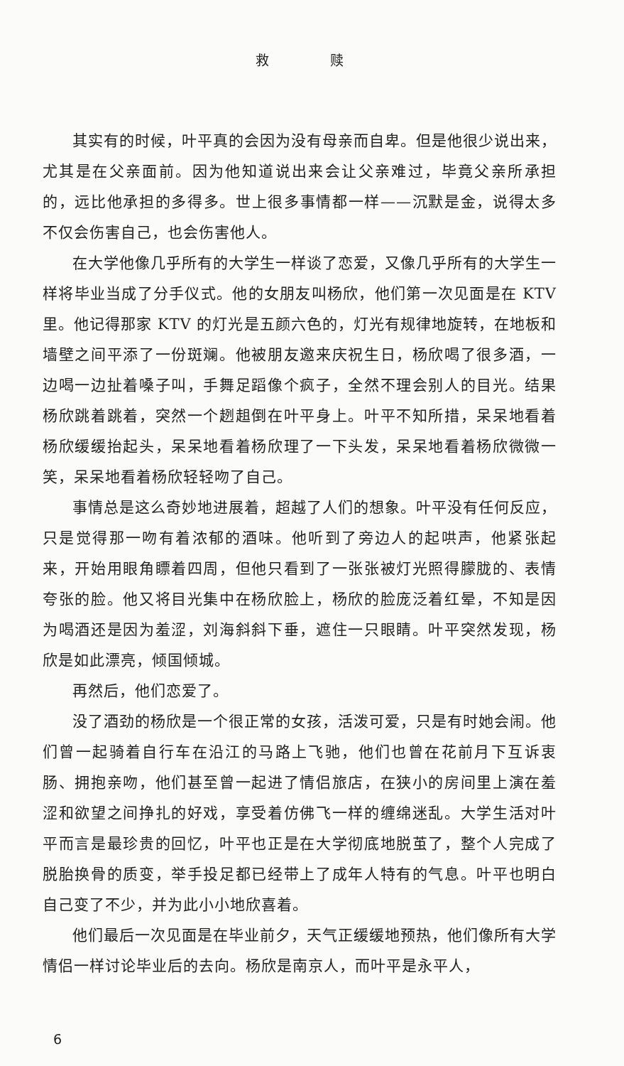救 赎
其实有的时候，叶平真的会因为没有母亲而自卑。但是他很少说出来，尤其是在父亲面前。因为他知道说出来会让父亲难过，毕竟父亲所承担的，远比他承担的多得多。世上很多事情都一样——沉默是金，说得太多不仅会伤害自己，也会伤害他人。
在大学他像几乎所有的大学生一样谈了恋爱，又像几乎所有的大学生一样将毕业当成了分手仪式。他的女朋友叫杨欣，他们第一次见面是在 KTV 里。他记得那家 KTV 的灯光是五颜六色的，灯光有规律地旋转，在地板和墙壁之间平添了一份斑斓。他被朋友邀来庆祝生日，杨欣喝了很多酒，一边喝一边扯着嗓子叫，手舞足蹈像个疯子，全然不理会别人的目光。结果杨欣跳着跳着，突然一个趔趄倒在叶平身上。叶平不知所措，呆呆地看着杨欣缓缓抬起头，呆呆地看着杨欣理了一下头发，呆呆地看着杨欣微微一笑，呆呆地看着杨欣轻轻吻了自己。
事情总是这么奇妙地进展着，超越了人们的想象。叶平没有任何反应，只是觉得那一吻有着浓郁的酒味。他听到了旁边人的起哄声，他紧张起来，开始用眼角瞟着四周，但他只看到了一张张被灯光照得朦胧的、表情夸张的脸。他又将目光集中在杨欣脸上，杨欣的脸庞泛着红晕，不知是因为喝酒还是因为羞涩，刘海斜斜下垂，遮住一只眼睛。叶平突然发现，杨欣是如此漂亮，倾国倾城。
再然后，他们恋爱了。
没了酒劲的杨欣是一个很正常的女孩，活泼可爱，只是有时她会闹。他们曾一起骑着自行车在沿江的马路上飞驰，他们也曾在花前月下互诉衷肠、拥抱亲吻，他们甚至曾一起进了情侣旅店，在狭小的房间里上演在羞涩和欲望之间挣扎的好戏，享受着仿佛飞一样的缠绵迷乱。大学生活对叶平而言是最珍贵的回忆，叶平也正是在大学彻底地脱茧了，整个人完成了脱胎换骨的质变，举手投足都已经带上了成年人特有的气息。叶平也明白自己变了不少，并为此小小地欣喜着。
他们最后一次见面是在毕业前夕，天气正缓缓地预热，他们像所有大学情侣一样讨论毕业后的去向。杨欣是南京人，而叶平是永平人，
6